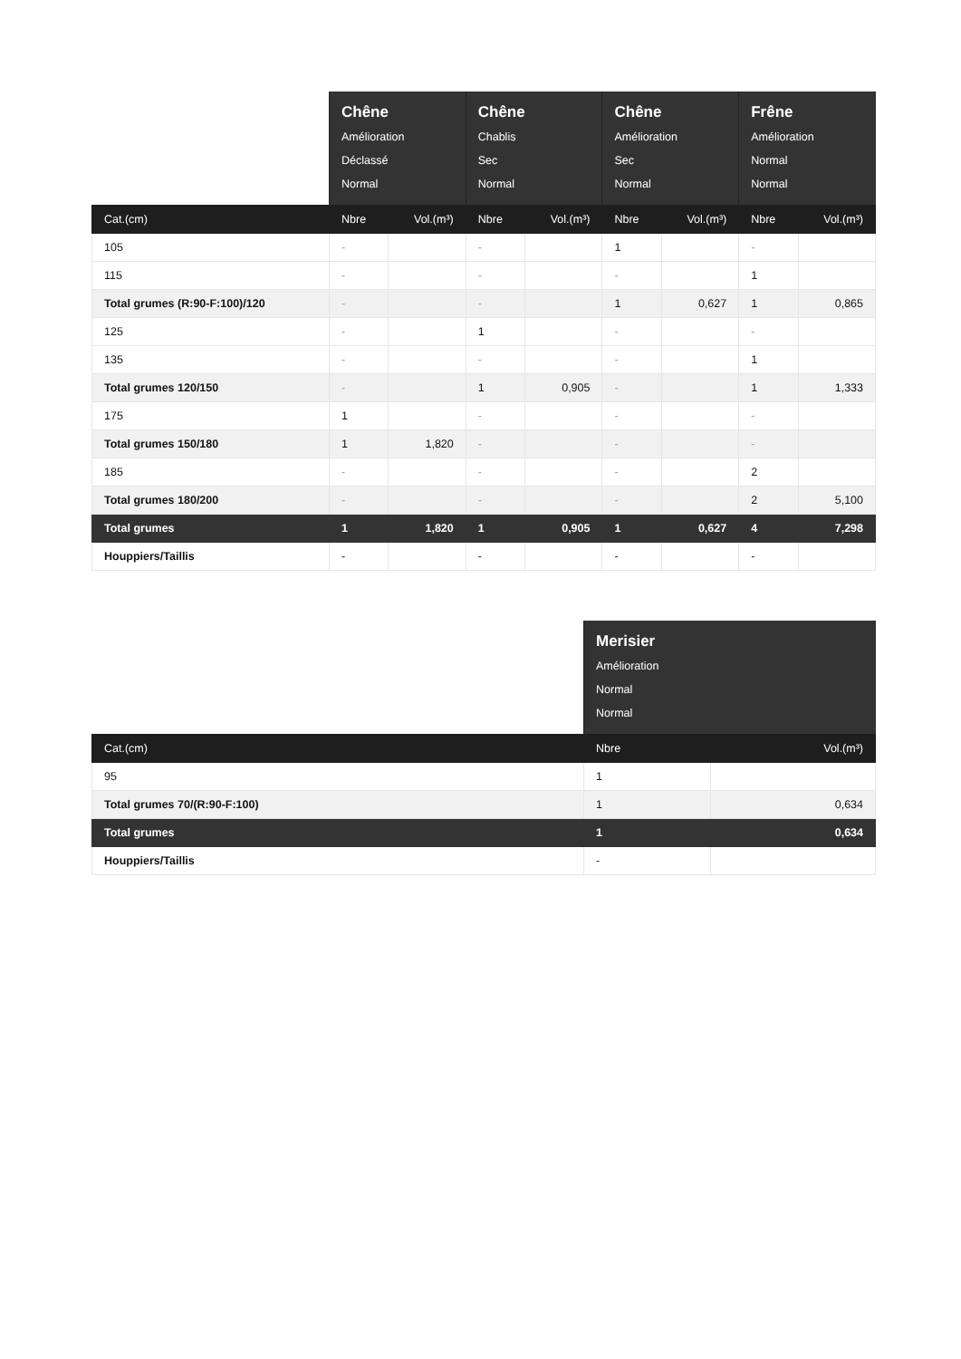| | Chêne Amélioration Déclassé Normal | | Chêne Chablis Sec Normal | | Chêne Amélioration Sec Normal | | Frêne Amélioration Normal Normal | |
| --- | --- | --- | --- | --- | --- | --- | --- | --- |
| Cat.(cm) | Nbre | Vol.(m³) | Nbre | Vol.(m³) | Nbre | Vol.(m³) | Nbre | Vol.(m³) |
| 105 | - | | - | | 1 | | - | |
| 115 | - | | - | | - | | 1 | |
| Total grumes (R:90-F:100)/120 | - | | - | | 1 | 0,627 | 1 | 0,865 |
| 125 | - | | 1 | | - | | - | |
| 135 | - | | - | | - | | 1 | |
| Total grumes 120/150 | - | | 1 | 0,905 | - | | 1 | 1,333 |
| 175 | 1 | | - | | - | | - | |
| Total grumes 150/180 | 1 | 1,820 | - | | - | | - | |
| 185 | - | | - | | - | | 2 | |
| Total grumes 180/200 | - | | - | | - | | 2 | 5,100 |
| Total grumes | 1 | 1,820 | 1 | 0,905 | 1 | 0,627 | 4 | 7,298 |
| Houppiers/Taillis | - | | - | | - | | - | |
| | Merisier Amélioration Normal Normal | |
| --- | --- | --- |
| Cat.(cm) | Nbre | Vol.(m³) |
| 95 | 1 | |
| Total grumes 70/(R:90-F:100) | 1 | 0,634 |
| Total grumes | 1 | 0,634 |
| Houppiers/Taillis | - | |